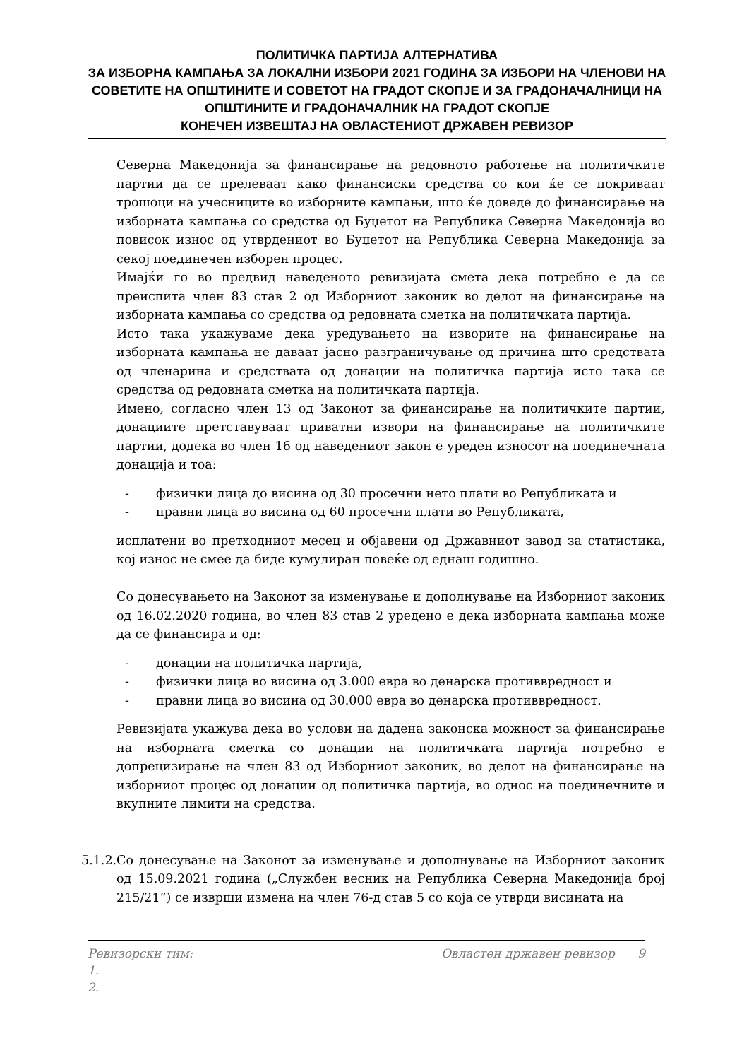ПОЛИТИЧКА ПАРТИЈА АЛТЕРНАТИВА
ЗА ИЗБОРНА КАМПАЊА ЗА ЛОКАЛНИ ИЗБОРИ 2021 ГОДИНА ЗА ИЗБОРИ НА ЧЛЕНОВИ НА СОВЕТИТЕ НА ОПШТИНИТЕ И СОВЕТОТ НА ГРАДОТ СКОПЈЕ И ЗА ГРАДОНАЧАЛНИЦИ НА ОПШТИНИТЕ И ГРАДОНАЧАЛНИК НА ГРАДОТ СКОПЈЕ
КОНЕЧЕН ИЗВЕШТАЈ НА ОВЛАСТЕНИОТ ДРЖАВЕН РЕВИЗОР
Северна Македонија за финансирање на редовното работење на политичките партии да се прелеваат како финансиски средства со кои ќе се покриваат трошоци на учесниците во изборните кампањи, што ќе доведе до финансирање на изборната кампања со средства од Буџетот на Република Северна Македонија во повисок износ од утврдениот во Буџетот на Република Северна Македонија за секој поединечен изборен процес.
Имајќи го во предвид наведеното ревизијата смета дека потребно е да се преиспита член 83 став 2 од Изборниот законик во делот на финансирање на изборната кампања со средства од редовната сметка на политичката партија.
Исто така укажуваме дека уредувањето на изворите на финансирање на изборната кампања не даваат јасно разграничување од причина што средствата од членарина и средствата од донации на политичка партија исто така се средства од редовната сметка на политичката партија.
Имено, согласно член 13 од Законот за финансирање на политичките партии, донациите претставуваат приватни извори на финансирање на политичките партии, додека во член 16 од наведениот закон е уреден износот на поединечната донација и тоа:
- физички лица до висина од 30 просечни нето плати во Републиката и
- правни лица во висина од 60 просечни плати во Републиката,
исплатени во претходниот месец и објавени од Државниот завод за статистика, кој износ не смее да биде кумулиран повеќе од еднаш годишно.
Со донесувањето на Законот за изменување и дополнување на Изборниот законик од 16.02.2020 година, во член 83 став 2 уредено е дека изборната кампања може да се финансира и од:
- донации на политичка партија,
- физички лица во висина од 3.000 евра во денарска противвредност и
- правни лица во висина од 30.000 евра во денарска противвредност.
Ревизијата укажува дека во услови на дадена законска можност за финансирање на изборната сметка со донации на политичката партија потребно е допрецизирање на член 83 од Изборниот законик, во делот на финансирање на изборниот процес од донации од политичка партија, во однос на поединечните и вкупните лимити на средства.
5.1.2.
Со донесување на Законот за изменување и дополнување на Изборниот законик од 15.09.2021 година („Службен весник на Република Северна Македонија број 215/21“) се изврши измена на член 76-д став 5 со која се утврди висината на
Ревизорски тим:
1.______________________
2.______________________
Овластен државен ревизор 9
______________________